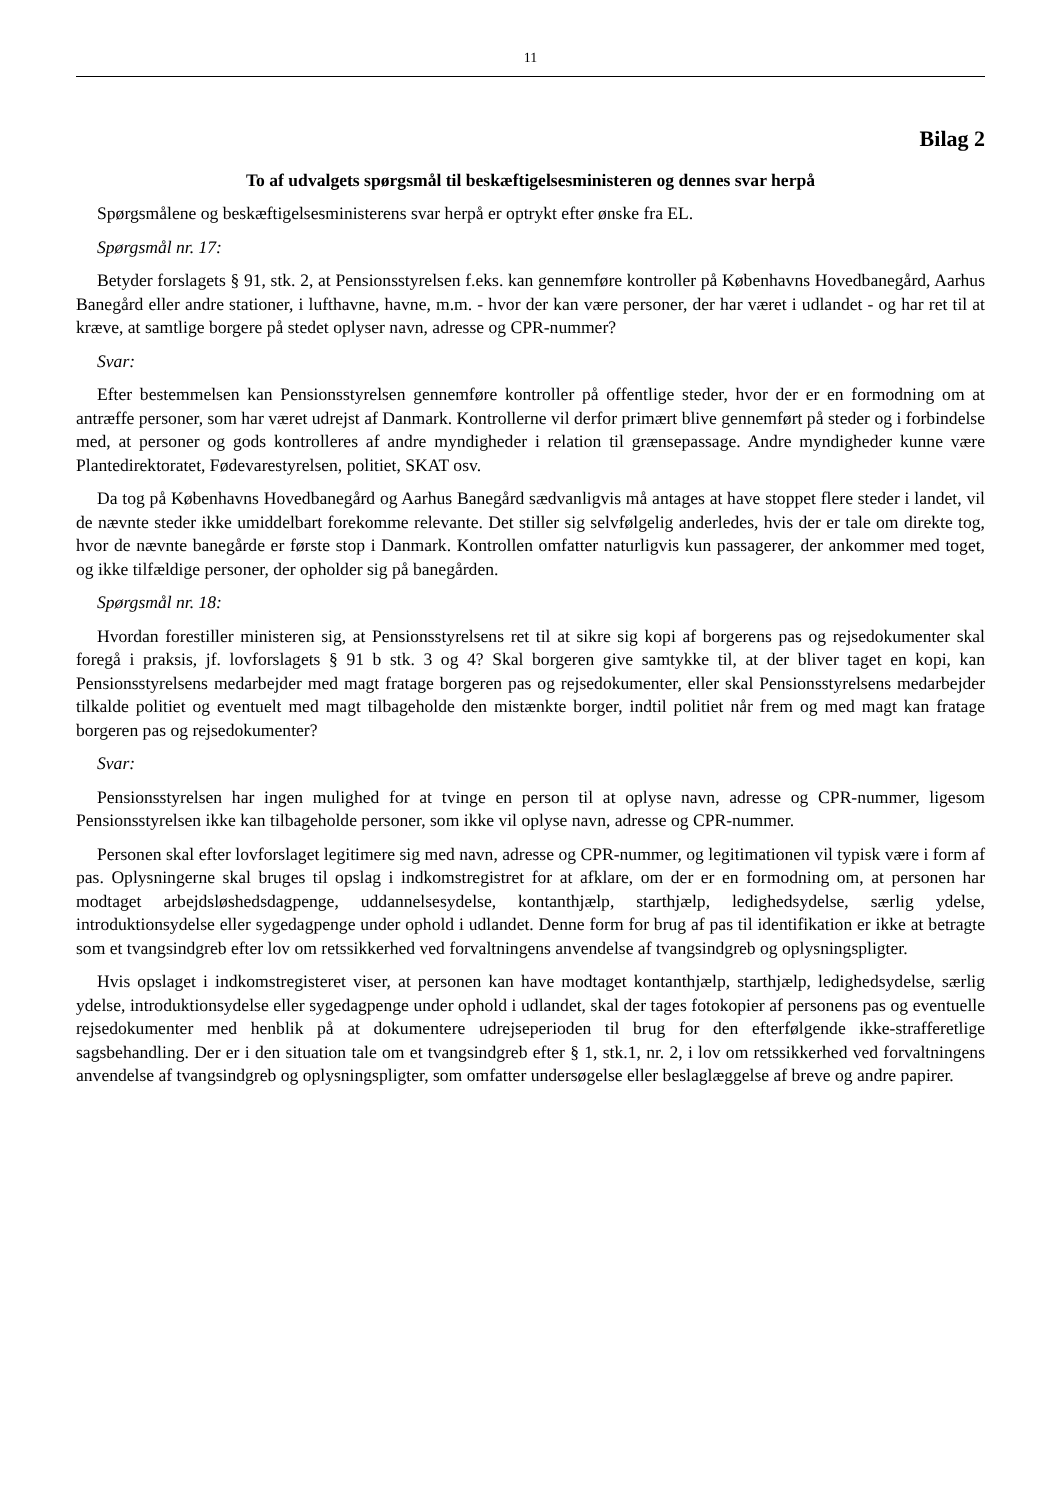11
Bilag 2
To af udvalgets spørgsmål til beskæftigelsesministeren og dennes svar herpå
Spørgsmålene og beskæftigelsesministerens svar herpå er optrykt efter ønske fra EL.
Spørgsmål nr. 17:
Betyder forslagets § 91, stk. 2, at Pensionsstyrelsen f.eks. kan gennemføre kontroller på Københavns Hovedbanegård, Aarhus Banegård eller andre stationer, i lufthavne, havne, m.m. - hvor der kan være personer, der har været i udlandet - og har ret til at kræve, at samtlige borgere på stedet oplyser navn, adresse og CPR-nummer?
Svar:
Efter bestemmelsen kan Pensionsstyrelsen gennemføre kontroller på offentlige steder, hvor der er en formodning om at antræffe personer, som har været udrejst af Danmark. Kontrollerne vil derfor primært blive gennemført på steder og i forbindelse med, at personer og gods kontrolleres af andre myndigheder i relation til grænsepassage. Andre myndigheder kunne være Plantedirektoratet, Fødevarestyrelsen, politiet, SKAT osv.
Da tog på Københavns Hovedbanegård og Aarhus Banegård sædvanligvis må antages at have stoppet flere steder i landet, vil de nævnte steder ikke umiddelbart forekomme relevante. Det stiller sig selvfølgelig anderledes, hvis der er tale om direkte tog, hvor de nævnte banegårde er første stop i Danmark. Kontrollen omfatter naturligvis kun passagerer, der ankommer med toget, og ikke tilfældige personer, der opholder sig på banegården.
Spørgsmål nr. 18:
Hvordan forestiller ministeren sig, at Pensionsstyrelsens ret til at sikre sig kopi af borgerens pas og rejsedokumenter skal foregå i praksis, jf. lovforslagets § 91 b stk. 3 og 4? Skal borgeren give samtykke til, at der bliver taget en kopi, kan Pensionsstyrelsens medarbejder med magt fratage borgeren pas og rejsedokumenter, eller skal Pensionsstyrelsens medarbejder tilkalde politiet og eventuelt med magt tilbageholde den mistænkte borger, indtil politiet når frem og med magt kan fratage borgeren pas og rejsedokumenter?
Svar:
Pensionsstyrelsen har ingen mulighed for at tvinge en person til at oplyse navn, adresse og CPR-nummer, ligesom Pensionsstyrelsen ikke kan tilbageholde personer, som ikke vil oplyse navn, adresse og CPR-nummer.
Personen skal efter lovforslaget legitimere sig med navn, adresse og CPR-nummer, og legitimationen vil typisk være i form af pas. Oplysningerne skal bruges til opslag i indkomstregistret for at afklare, om der er en formodning om, at personen har modtaget arbejdsløshedsdagpenge, uddannelsesydelse, kontanthjælp, starthjælp, ledighedsydelse, særlig ydelse, introduktionsydelse eller sygedagpenge under ophold i udlandet. Denne form for brug af pas til identifikation er ikke at betragte som et tvangsindgreb efter lov om retssikkerhed ved forvaltningens anvendelse af tvangsindgreb og oplysningspligter.
Hvis opslaget i indkomstregisteret viser, at personen kan have modtaget kontanthjælp, starthjælp, ledighedsydelse, særlig ydelse, introduktionsydelse eller sygedagpenge under ophold i udlandet, skal der tages fotokopier af personens pas og eventuelle rejsedokumenter med henblik på at dokumentere udrejseperioden til brug for den efterfølgende ikke-strafferetlige sagsbehandling. Der er i den situation tale om et tvangsindgreb efter § 1, stk.1, nr. 2, i lov om retssikkerhed ved forvaltningens anvendelse af tvangsindgreb og oplysningspligter, som omfatter undersøgelse eller beslaglæggelse af breve og andre papirer.